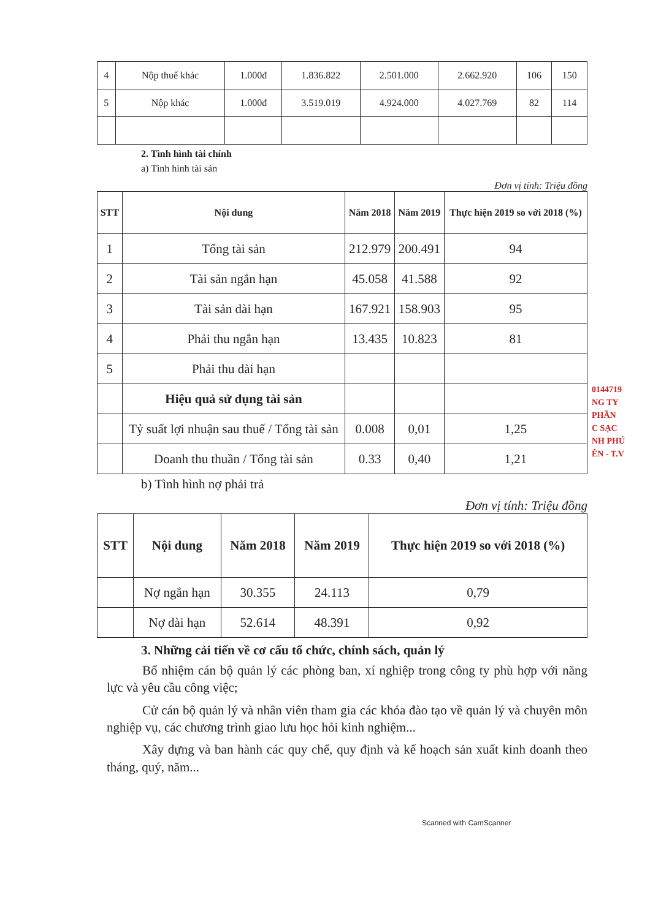0144719
NG TY
PHẦN
C SẠC
NH PHÚ
ÊN - T.V
| 4 | Nộp thuế khác | 1.000đ | 1.836.822 | 2.501.000 | 2.662.920 | 106 | 150 |
| 5 | Nộp khác | 1.000đ | 3.519.019 | 4.924.000 | 4.027.769 | 82 | 114 |
2. Tình hình tài chính
a) Tình hình tài sản
Đơn vị tính: Triệu đồng
| STT | Nội dung | Năm 2018 | Năm 2019 | Thực hiện 2019 so với 2018 (%) |
| --- | --- | --- | --- | --- |
| 1 | Tổng tài sản | 212.979 | 200.491 | 94 |
| 2 | Tài sản ngắn hạn | 45.058 | 41.588 | 92 |
| 3 | Tài sản dài hạn | 167.921 | 158.903 | 95 |
| 4 | Phải thu ngắn hạn | 13.435 | 10.823 | 81 |
| 5 | Phải thu dài hạn | | | |
| | Hiệu quả sử dụng tài sản | | | |
| | Tỷ suất lợi nhuận sau thuế / Tổng tài sản | 0.008 | 0,01 | 1,25 |
| | Doanh thu thuần / Tổng tài sản | 0.33 | 0,40 | 1,21 |
b) Tình hình nợ phải trả
Đơn vị tính: Triệu đồng
| STT | Nội dung | Năm 2018 | Năm 2019 | Thực hiện 2019 so với 2018 (%) |
| --- | --- | --- | --- | --- |
| | Nợ ngắn hạn | 30.355 | 24.113 | 0,79 |
| | Nợ dài hạn | 52.614 | 48.391 | 0,92 |
3. Những cải tiến về cơ cấu tổ chức, chính sách, quản lý
Bổ nhiệm cán bộ quản lý các phòng ban, xí nghiệp trong công ty phù hợp với năng lực và yêu cầu công việc;
Cử cán bộ quản lý và nhân viên tham gia các khóa đào tạo về quản lý và chuyên môn nghiệp vụ, các chương trình giao lưu học hỏi kinh nghiệm...
Xây dựng và ban hành các quy chế, quy định và kế hoạch sản xuất kinh doanh theo tháng, quý, năm...
Scanned with CamScanner